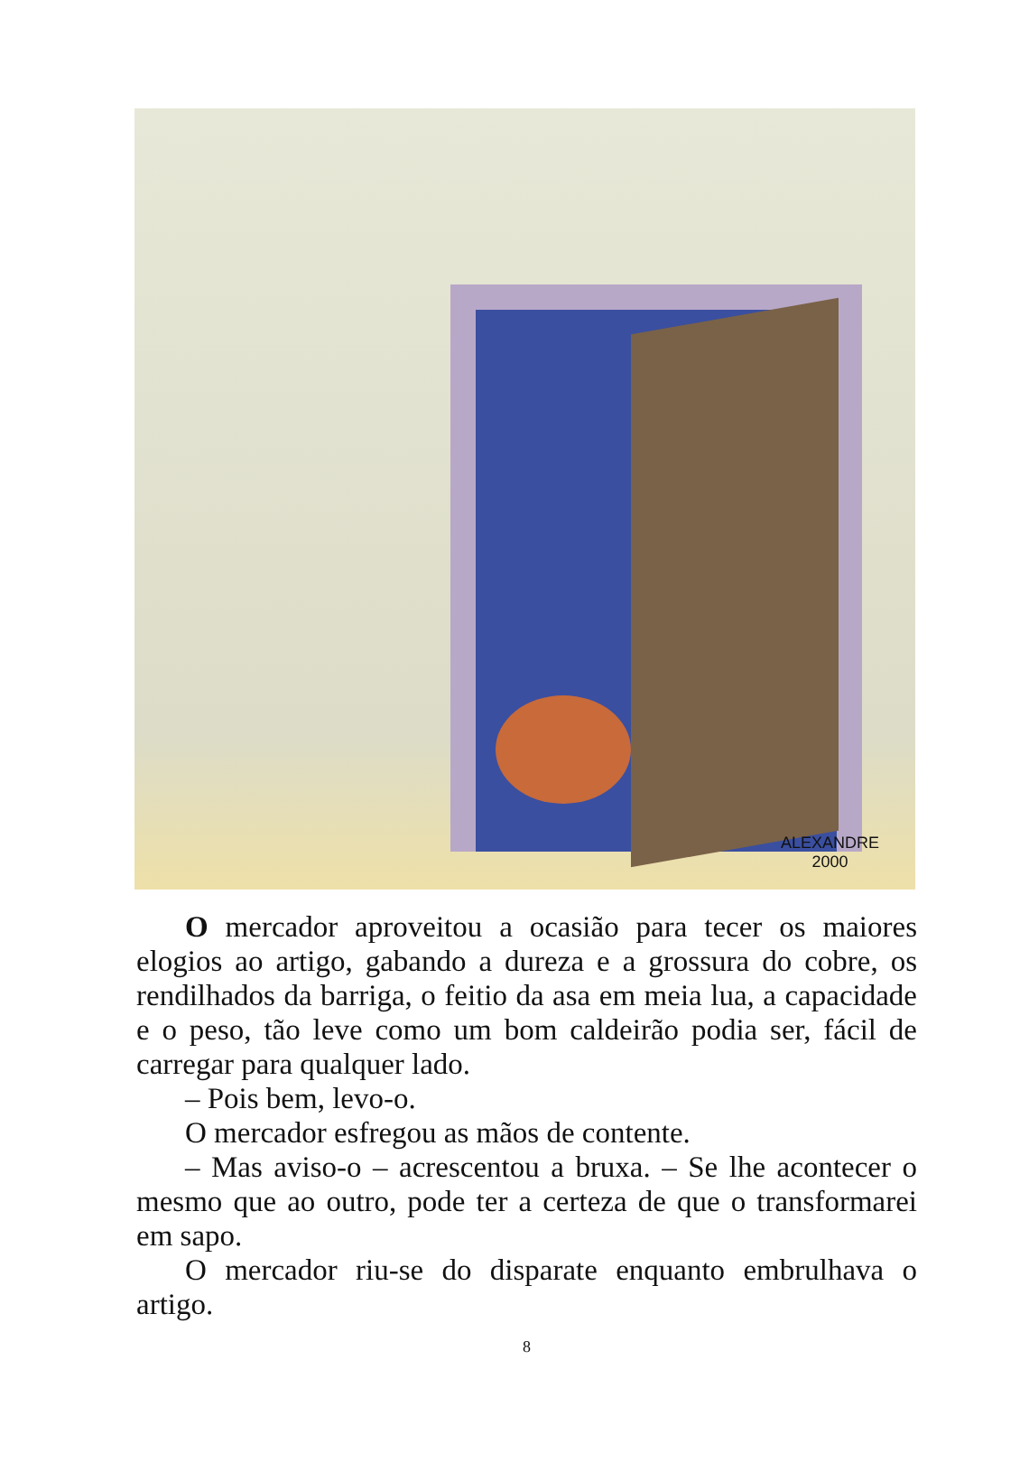ALEXANDRE
2000
O mercador aproveitou a ocasião para tecer os maiores elogios ao artigo, gabando a dureza e a grossura do cobre, os rendilhados da barriga, o feitio da asa em meia lua, a capacidade e o peso, tão leve como um bom caldeirão podia ser, fácil de carregar para qualquer lado.
– Pois bem, levo-o.
O mercador esfregou as mãos de contente.
– Mas aviso-o – acrescentou a bruxa. – Se lhe acontecer o mesmo que ao outro, pode ter a certeza de que o transformarei em sapo.
O mercador riu-se do disparate enquanto embrulhava o artigo.
8